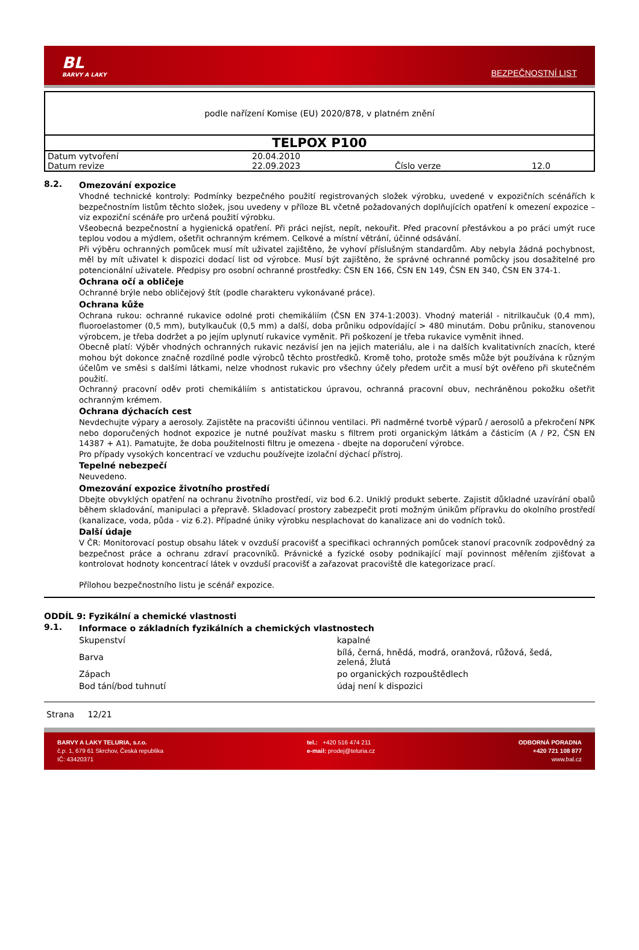BL
BARVY A LAKY
BEZPEČNOSTNÍ LIST
| podle nařízení Komise (EU) 2020/878, v platném znění | | | |
| TELPOX P100 | | | |
| Datum vytvoření | 20.04.2010 | | |
| Datum revize | 22.09.2023 | Číslo verze | 12.0 |
8.2.
Omezování expozice
Vhodné technické kontroly: Podmínky bezpečného použití registrovaných složek výrobku, uvedené v expozičních scénářích k bezpečnostním listům těchto složek, jsou uvedeny v příloze BL včetně požadovaných doplňujících opatření k omezení expozice – viz expoziční scénáře pro určená použití výrobku.
Všeobecná bezpečnostní a hygienická opatření. Při práci nejíst, nepít, nekouřit. Před pracovní přestávkou a po práci umýt ruce teplou vodou a mýdlem, ošetřit ochranným krémem. Celkové a místní větrání, účinné odsávání.
Při výběru ochranných pomůcek musí mít uživatel zajištěno, že vyhoví příslušným standardům. Aby nebyla žádná pochybnost, měl by mít uživatel k dispozici dodací list od výrobce. Musí být zajištěno, že správné ochranné pomůcky jsou dosažitelné pro potencionální uživatele. Předpisy pro osobní ochranné prostředky: ČSN EN 166, ČSN EN 149, ČSN EN 340, ČSN EN 374-1.
Ochrana očí a obličeje
Ochranné brýle nebo obličejový štít (podle charakteru vykonávané práce).
Ochrana kůže
Ochrana rukou: ochranné rukavice odolné proti chemikáliím (ČSN EN 374-1:2003). Vhodný materiál - nitrilkaučuk (0,4 mm), fluoroelastomer (0,5 mm), butylkaučuk (0,5 mm) a další, doba průniku odpovídající > 480 minutám. Dobu průniku, stanovenou výrobcem, je třeba dodržet a po jejím uplynutí rukavice vyměnit. Při poškození je třeba rukavice vyměnit ihned.
Obecně platí: Výběr vhodných ochranných rukavic nezávisí jen na jejich materiálu, ale i na dalších kvalitativních znacích, které mohou být dokonce značně rozdílné podle výrobců těchto prostředků. Kromě toho, protože směs může být používána k různým účelům ve směsi s dalšími látkami, nelze vhodnost rukavic pro všechny účely předem určit a musí být ověřeno při skutečném použití.
Ochranný pracovní oděv proti chemikáliím s antistatickou úpravou, ochranná pracovní obuv, nechráněnou pokožku ošetřit ochranným krémem.
Ochrana dýchacích cest
Nevdechujte výpary a aerosoly. Zajistěte na pracovišti účinnou ventilaci. Při nadměrné tvorbě výparů / aerosolů a překročení NPK nebo doporučených hodnot expozice je nutné používat masku s filtrem proti organickým látkám a částicím (A / P2, ČSN EN 14387 + A1). Pamatujte, že doba použitelnosti filtru je omezena - dbejte na doporučení výrobce.
Pro případy vysokých koncentrací ve vzduchu používejte izolační dýchací přístroj.
Tepelné nebezpečí
Neuvedeno.
Omezování expozice životního prostředí
Dbejte obvyklých opatření na ochranu životního prostředí, viz bod 6.2. Uniklý produkt seberte. Zajistit důkladné uzavírání obalů během skladování, manipulaci a přepravě. Skladovací prostory zabezpečit proti možným únikům přípravku do okolního prostředí (kanalizace, voda, půda - viz 6.2). Případné úniky výrobku nesplachovat do kanalizace ani do vodních toků.
Další údaje
V ČR: Monitorovací postup obsahu látek v ovzduší pracovišť a specifikaci ochranných pomůcek stanoví pracovník zodpovědný za bezpečnost práce a ochranu zdraví pracovníků. Právnické a fyzické osoby podnikající mají povinnost měřením zjišťovat a kontrolovat hodnoty koncentrací látek v ovzduší pracovišť a zařazovat pracoviště dle kategorizace prací.
Přílohou bezpečnostního listu je scénář expozice.
ODDÍL 9: Fyzikální a chemické vlastnosti
9.1.
Informace o základních fyzikálních a chemických vlastnostech
| Skupenství | kapalné |
| Barva | bílá, černá, hnědá, modrá, oranžová, růžová, šedá, zelená, žlutá |
| Zápach | po organických rozpouštědlech |
| Bod tání/bod tuhnutí | údaj není k dispozici |
Strana 12/21
BARVY A LAKY TELURIA, s.r.o.
č.p. 1, 679 61 Skrchov, Česká republika
IČ: 43420371
tel.: +420 516 474 211
e-mail: prodej@teluria.cz
ODBORNÁ PORADNA
+420 721 108 877
www.bal.cz